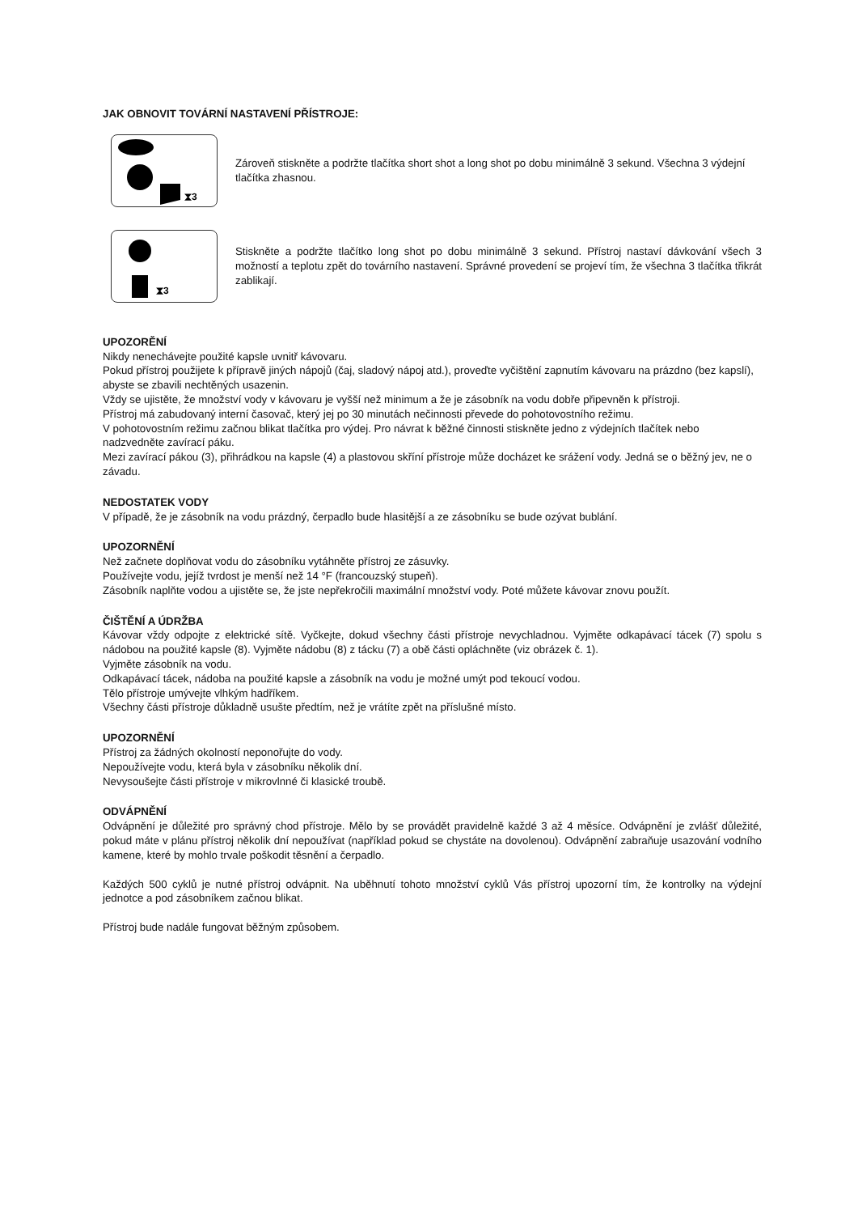JAK OBNOVIT TOVÁRNÍ NASTAVENÍ PŘÍSTROJE:
⧗3
Zároveň stiskněte a podržte tlačítka short shot a long shot po dobu minimálně 3 sekund. Všechna 3 výdejní tlačítka zhasnou.
⧗3
Stiskněte a podržte tlačítko long shot po dobu minimálně 3 sekund. Přístroj nastaví dávkování všech 3 možností a teplotu zpět do továrního nastavení. Správné provedení se projeví tím, že všechna 3 tlačítka třikrát zablikají.
UPOZORĚNÍ
Nikdy nenechávejte použité kapsle uvnitř kávovaru.
Pokud přístroj použijete k přípravě jiných nápojů (čaj, sladový nápoj atd.), proveďte vyčištění zapnutím kávovaru na prázdno (bez kapslí), abyste se zbavili nechtěných usazenin.
Vždy se ujistěte, že množství vody v kávovaru je vyšší než minimum a že je zásobník na vodu dobře připevněn k přístroji.
Přístroj má zabudovaný interní časovač, který jej po 30 minutách nečinnosti převede do pohotovostního režimu.
V pohotovostním režimu začnou blikat tlačítka pro výdej. Pro návrat k běžné činnosti stiskněte jedno z výdejních tlačítek nebo nadzvedněte zavírací páku.
Mezi zavírací pákou (3), přihrádkou na kapsle (4) a plastovou skříní přístroje může docházet ke srážení vody. Jedná se o běžný jev, ne o závadu.
NEDOSTATEK VODY
V případě, že je zásobník na vodu prázdný, čerpadlo bude hlasitější a ze zásobníku se bude ozývat bublání.
UPOZORNĚNÍ
Než začnete doplňovat vodu do zásobníku vytáhněte přístroj ze zásuvky.
Používejte vodu, jejíž tvrdost je menší než 14 °F (francouzský stupeň).
Zásobník naplňte vodou a ujistěte se, že jste nepřekročili maximální množství vody. Poté můžete kávovar znovu použít.
ČIŠTĚNÍ A ÚDRŽBA
Kávovar vždy odpojte z elektrické sítě. Vyčkejte, dokud všechny části přístroje nevychladnou. Vyjměte odkapávací tácek (7) spolu s nádobou na použité kapsle (8). Vyjměte nádobu (8) z tácku (7) a obě části opláchněte (viz obrázek č. 1).
Vyjměte zásobník na vodu.
Odkapávací tácek, nádoba na použité kapsle a zásobník na vodu je možné umýt pod tekoucí vodou.
Tělo přístroje umývejte vlhkým hadříkem.
Všechny části přístroje důkladně usušte předtím, než je vrátíte zpět na příslušné místo.
UPOZORNĚNÍ
Přístroj za žádných okolností neponořujte do vody.
Nepoužívejte vodu, která byla v zásobníku několik dní.
Nevysoušejte části přístroje v mikrovlnné či klasické troubě.
ODVÁPNĚNÍ
Odvápnění je důležité pro správný chod přístroje. Mělo by se provádět pravidelně každé 3 až 4 měsíce. Odvápnění je zvlášť důležité, pokud máte v plánu přístroj několik dní nepoužívat (například pokud se chystáte na dovolenou). Odvápnění zabraňuje usazování vodního kamene, které by mohlo trvale poškodit těsnění a čerpadlo.
Každých 500 cyklů je nutné přístroj odvápnit. Na uběhnutí tohoto množství cyklů Vás přístroj upozorní tím, že kontrolky na výdejní jednotce a pod zásobníkem začnou blikat.
Přístroj bude nadále fungovat běžným způsobem.